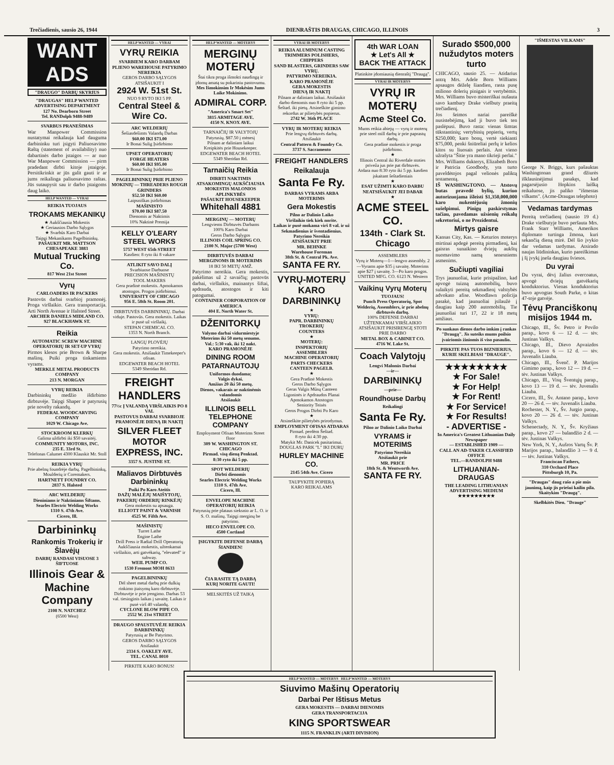Trečiadienis, sausio 26, 1944 DIENRAŠTIS DRAUGAS, CHICAGO, ILLINOIS 3
WANT ADS
"DRAUGO" DARBŲ SKYRIUS
"DRAUGAS" HELP WANTED ADVERTISING DEPARTMENT
127 No. Dearborn Street
Tel. RANDolph 9488-9489
SVARBUS PRANEŠIMAS
War Manpower Commission nustatymai reikalauja kad dauguma darbininku turi įsigyti Paliuosavimo Raštą (statement of availability) nuo dabartinės darbo įstaigos — ar nuo War Manpower Commission — pirm pradedant dirbti kitoje įstaigoje. Persitikrinkit ar jūs galit gauti ir ar jums reikalinga paliuosavimo raštas. Jūs sutaupysit sau ir darbo įstaigoms daug laiko.
HELP WANTED — VYRAI
REIKIA TUOJAUS
TROKAMS MEKANIKŲ
★ Aukščiausia Mokestis
★ Geriausios Darbo Sąlygos
★ Svarbūs Karo Darbai
Taipgi Mekanikams Pagelbininkų.
PAŠAUKIT MR. MATTSON CHESAPEAKE 3883
Mutual Trucking Co.
817 West 21st Street
Vyrų
CARLOADERS IR PACKERS
Pastovūs darbai svarbioj pramonėj. Proga viršlaikio. Gera transportacija. Arti North Avenue ir Halsted Street.
ARCHER DANIELS MIDLAND CO.
927 BLACKHAWK ST.
Reikia
AUTOMATIC SCREW MACHINE OPERATORIŲ IR SET-UP VYRŲ
Pirmos klesos prie Brown & Sharpe mašinų. Puiki proga tinkamiems vyrams.
MERKLE METAL PRODUCTS COMPANY
213 N. MORGAN
VYRŲ REIKIA
Darbininkų medžio išdirbimo dirbtuvėje. Taipgi Shaper ir patyrusių prie novelty rakandų.
FEDERAL WOODCARVING COMPANY
1029 W. Chicago Ave.
STOCKROOM KLERKŲ
Galima uždirbti iki $50 savaitėj.
COMMUNITY MOTORS, INC.
235 E. 33rd St.
Telefonas Calumet 4300 Klauskit Mr. Stoll
REIKIA VYRŲ
Prie abelnų foundrėje darbų. Pagelbininkų, Moulderių ir Coremakers.
HARTNETT FOUNDRY CO.
2837 S. Halsted
ARC WELDERIŲ
Dieniniams ir Naktiniams Šiftams.
Searles Electric Welding Works
1310 S. 47th Ave.
Cicero, Ill.
Darbininkų
Rankomis Trokerių ir Šlavėjų
DARBŲ RANDASI VISUOSE 3 ŠIFTUOSE
Illinois Gear & Machine Company
2108 N. NATCHEZ
(6500 West)
HELP WANTED — VYRAI
VYRŲ REIKIA
SVARBIEM KARO DARBAM
PLIENO WAREHOUSE PATYRIMO NEREIKIA
GEROS DARBO SĄLYGOS
ATSIŠAUKIT I
2924 W. 51st St.
NUO 9 RYTO IKI 5 PP.
Central Steel & Wire Co.
ARC WELDERIŲ
Šešiasdešimts Valandų Darbas
$60.00 IKI $73.00
Ir Bonai Sulig Įsidirbimo
UPSET OPERATORIŲ
FORGE HEATERS
$60.00 IKI $95.00
Ir Bonai Sulig Įsidirbimo
PAGELBININKŲ PRIE PLIENO MOKINIŲ — THREADERS ROUGH GRINDERS
$52.50 IKI $60.00
Laipsniškas įsidirbimas
MAŠINISTO
$70.00 IKI $87.50
Dienomis ar Naktimis
10% Naktinė Premija
KELLY O'LEARY STEEL WORKS
5757 WEST 65th STREET
Kasdien: 8 ryto iki 8 vakare
ATLIKIT SAVO DALĮ
Svarbiuose Darbuose
PRECISION MAŠINISTŲ
TOOL MAKERS
Gera pradinė mokestis. Apmokamos atostogos. Progos įsidirbimui.
UNIVERSITY OF CHICAGO
956 E. 58th St. Room 201.
DIRBTUVĖS DARBININKŲ. Darbai viduje. Pastovūs. Gera mokestis. Laikas ir pusė už viršlaikį.
STEPAN CHEMICAL CO.
1353 N. North Branch.
LANGŲ PLOVĖJŲ
Patyrimo nereikia.
Gera mokestis. Atsišaukit Timekeeper's ofisan.
EDGEWATER BEACH HOTEL
5349 Sheridan Rd.
FREIGHT HANDLERS
77½c Į VALANDĄ VIRŠLAIKIS PO 8 VAL
PASTOVUS DARBAI SVARBIOJE PRAMONĖJE DIENĄ IR NAKTĮ
SILVER FLEET MOTOR EXPRESS, INC.
3357 S. JUSTINE ST.
Maliavos Dirbtuvės Darbininkų
Puiki Po Karo Ateitis
DAŽŲ MALĖJŲ MAIŠYTOJŲ, PAKERIŲ ORDERIŲ RINKĖJŲ
Gera mokestis su apsauga.
ELLIOTT PAINT & VARNISH
4525 W. Fifth Ave.
MAŠINISTŲ
Turret Lathe
Engine Lathe
Drill Press ir Radial Drill Operatorių
Aukščiausia mokestis, užtenkamai viršlaikio, arti gatvėkarių, "elevated" ir subway.
WEIL PUMP CO.
1530 Fremont MOH 8633
PAGELBININKŲ
Dėl sheet metal darbų prie dulkių rinkimo įtaisymų karo dirbtuvėje. Dirbtuvėje ir prie įrengimo. Darbas 53 val. tiesioginis laikas į savaitę. Laikas ir pusė virš 40 valandų.
CYCLONE BLOW PIPE CO.
2552 W. 21st STREET
DRAUGO SPAUSTUVĖJE REIKIA DARBININKŲ
Patyrusių ar Be Patyrimo.
GEROS DARBO SĄLYGOS
Atsišaukit
2334 S. OAKLEY AVE.
TEL. CANAL 8010
PIRKITE KARO BONUS!
HELP WANTED — MOTERYS
MERGINŲ MOTERŲ
Štai tikra proga išmokti naudingą ir įdomų amatą su pokariniu pastovumu.
Mes Išmokinsim Ir Mokėsim Jums Laike Mokinimo.
ADMIRAL CORP.
"America's Smart Set"
3815 ARMITAGE AVE.
4150 N. KNOX AVE.
TARNAIČIŲ IR VALYTOJŲ
Patyrusių. $87.50 į mėnesį
Pilnam ar daliniam laikui
Kreipkitės prie Housekeeper.
EDGEWATER BEACH HOTEL
5349 Sheridan Rd.
Tarnaičių Reikia
DIRBTI NAKTIMIS ATSAKOMINGŲ AUKŠČIAUSIA MOKESTIS MALONIOS APLINKYBĖS
PAŠAUKIT HOUSEKEEPER
Whitehall 4881
MERGINŲ — MOTERŲ
Lengviems Dirbtuvės Darbams
100% Karo Darbai
Geros Darbo Sąlygos
ILLINOIS COIL SPRING CO.
2100 N. Major (5700 West)
DIRBTUVĖS DARBAI
MERGINOMS IR MOTERIMS
18 IKI 50 METŲ AMŽ.
Patyrimo nereikia. Gera mokestis, pakėlimas už 2 savaičių; pastovūs darbai, viršlaikis, mainantys šiftai, apdrauda, atostogos ir kiti patogumai.
CONTAINER CORPORATION OF AMERICA
404 E. North Water St.
DŽENITORKŲ
Valymo darbai vidurmiestyje Moterims iki 50 metų senumo.
Val.: 5:30 vak. iki 12 nakt.
KARO PRAMONĖJE
DINING ROOM PATARNAUTOJŲ
Uniformos duodama;
Valgis dykai.
Amžius 20 iki 50 metų.
Dienos, vakarais ar naktinėmis valandomis
Atsišaukit
ILLINOIS BELL TELEPHONE COMPANY
Employment Ofisan Moterims Street floor
309 W. WASHINGTON ST.
CHICAGO
Pirmad. visą dieną Penktad.
8:30 ryto iki 5 pp.
SPOT WELDERIŲ
Dirbti dienomis
Searles Electric Welding Works
1310 S. 47th Ave.
Cicero, Ill.
ENVELOPE MACHINE OPERATORIŲ REIKIA
Patyrusių prie plataus sieksnio ar L. O. ir S. O. mašinų. Taipgi merginų be patyrimo.
HECO ENVELOPE CO.
4500 Cortland
ĮSIGYKITE DEFENSE DARBĄ ŠIANDIEN!
ČIA RASITE TĄ DARBĄ
KURĮ NORITE GAUTI!
MELSKITĖS UŽ TAIKĄ
VYRAI IR MOTERYS
REIKIA ALUMINUM CASTING TRIMMERS POLISHERS, CHIPPERS
SAND BLASTERS, GRINDERS SAW VYRŲ.
PATYRIMO NEREIKIA.
KARO PRAMONĖJE
GERA MOKESTIS
DIENĄ IR NAKTĮ
Pilnam ar daliniam laikui. Atsišaukit darbo dienomis nuo 8 ryto iki 5 pp. Šeštad. iki pietų. Atsineškite gimimo rekordus ar pilietybės popierus.
2742 W. 36th PLACE
VYRŲ IR MOTERŲ REIKIA
Prie lengvų dirbtuvės darbų.
Atsišaukit
Central Pattern & Foundry Co.
3737 S. Sacramento
FREIGHT HANDLERS
Reikalauja
Santa Fe Ry.
DARBAS VYRAMS ARBA MOTERIMS
Gera Mokestis
Pilno ar Dalinio Laiko
Viršlaikio tiek kiek norite.
Laikas ir pusė mokama virš 8 val. ir už Sekmadienius ir šventadienius.
Patyrimo Nereikia
ATSIŠAUKIT PRIE
MR. BEHNKE
Warehouse Foreman
38th St. & Central Pk. Ave.
SANTA FE RY.
VYRŲ-MOTERŲ KARO DARBININKŲ
★
VYRŲ:
PAPR. DARBININKŲ
TROKERIŲ
COUNTERS
★
MOTERŲ:
INSPEKTORIŲ
ASSEMBLERS
MACHINE OPERATORIŲ
PARTS CHECKERS
CANTEEN PAGELB.
★
Gera Pradinė Mokestis
Geros Darbo Sąlygos
Geras Valgis Mūsų Canteen
Ligoninės ir Apdraudos Planai
Apmokamos Atostogos
Seniority Teisės
Geros Progos Dirbti Po Karo
★
Atsineškite pilietybės prirodymus.
EMPLOYMENT OFISAS ATDARAS
Pirmad. perdėm Šeštad.
8 ryto iki 4:30 pp.
Matykit Mr. Danicek pasitarimui.
DOUGLAS PARK "L" IKI DURŲ
HURLEY MACHINE CO.
2145 54th Ave. Cicero
TAUPYKITE POPIERĄ
KARO REIKALAMS
4th WAR LOAN
★ Let's All ★
BACK THE ATTACK
Platinkite įdomiausią dienraštį "Draugą".
VYRAI IR MOTERYS
VYRŲ IR MOTERŲ
Acme Steel Co.
Mums reikia abiejų — vyrų ir moterų prie steel mill darbų ir prie paprastų darbų.
Gera pradinė mokestis ir proga įsidirbimo.
★
Illinois Central iki Riverdale stoties priveža jus prie pat dirbtuvės.
Atdara nuo 8:30 ryto iki 5 pp. kasdien įskaitant šeštadieniais
★
ESAT UŽIMTI KARO DARBU NEATSIŠAUKIT JEI DABAR
★
ACME STEEL CO.
134th - Clark St.
Chicago
ASSEMBLERS
Vyrų ir Moterų—1—lengvo assembly. 2—Vyrams apie $35 į savaitę. Moterims apie $27 į savaitę. 3—Po karo progos.
UNITED MFG. CO. 6123 N. Western
Vaikinų Vyrų Moterų
TUOJAUS!
Punch Press Operatorių, Spot Welderių, Assemblers, ir prie abelnų dirbtuvės darbų.
100% DEFENSE DARBAI UŽTENKAMAI VIRŠLAIKIO ATSIŠAUKIT PRISIRENGĘ STOTI PRIE DARBO
METAL BOX & CABINET CO.
4716 W. Lake St.
Coach Valytojų
Lengvi Malonūs Darbai
—ir—
DARBININKŲ
—prie—
Roundhouse Darbų
Reikalingi
Santa Fe Ry.
Pilno ar Dalinio Laiko Darbai
VYRAMS ir MOTERIMS
Patyrimo Nereikia
Atsišaukit prie
MR. PRICE
18th St. & Wentworth Ave.
SANTA FE RY.
Surado $500,000 nužudytos moters turto
CHICAGO, sausio 25. — Atidarius antrą Mrs. Adele Born Williams apsaugos dėželę šiandien, rasta pusę miliono dolerių pinigais ir vertybėmis. Mrs. Williams buvo misteriškai nušauta savo kambary Drake viešbuty praeitą trečiadienį.
Jos šeimos nariai pareiškė nusistebėjimą, kad ji buvo tiek ten paslėpusi. Buvo rasta: vienas šimtas tūkstantinių; vertybinių popierių, vertų $250,000; karo bonų, vertė siekianti $75,000, penki šniūreliai perlų ir kelios kitos su liuosais perlais. Ant vieno užrašyta "Šitie yra mano tikrieji perlai."
Mrs. Williams dukterys, Elizabeth Born ir Patricia Goodbody, yra turto paveldėtojos pagal velionės paliktą testamentą.
IŠ WASHINGTONO. — Atstovų butas pravedė bylių, kuriuo autorizuojama išleisti $1,350,000,000 karo nukentėjusių žmonių sušelpimui. Pinigų paskirstymas tačiau, pavedamas užsienių reikalų sekretoriui, o ne Prezidentui.
Mirtys gaisre
Kansas City, Kas. — Keturios moterys mirtinai apdegė pereitą pirmadienį, kai gaisras sunaikino dviejų aukštų nuomavimo namą senesniems asmenims.
Sučiupti vagiliai
Trys jaunuoliai, kurie prisipažino, kad apvogė tuizną automobilių, buvo sulaikyti pereitą sekmadienį valstybės advokato afise. Woodlawn policija pasakė, kad jaunuoliai įsilaužė į daugiau kaip 200 automobilių. Tie jaunuoliai turi 17, 22 ir 18 metų amžiaus.
Po sunkaus dienos darbo imkim į rankas "Draugą". Jis suteiks mums poilsio įvairiomis žiniomis iš viso pasaulio.
PIRKITE PAS TUOS BIZNIERIUS, KURIE SKELBIASI "DRAUGE".
★★★★★★★★
★ For Sale!
★ For Help!
★ For Rent!
★ For Service!
★ For Results!
- ADVERTISE -
In America's Greatest Lithuanian Daily Newspaper
— ESTABLISHED 1909 —
CALL AN AD-TAKER CLASSIFIED OFFICE
TEL.—RANDOLPH 9488
LITHUANIAN-DRAUGAS
THE LEADING LITHUANIAN ADVERTISING MEDIUM
★★★★★★★★★
"IŠMESTAS VILKAMS"
George N. Briggs, kurs pašauktas Washingtonan grand džiurės išklausinėjimui pasakęs, kad pagarsėjusio Hopkins laišką reikaluose, jis paliko "išmestas vilkams". (Acme-Draugas telephoto)
Vedamas tardymas
Pereitą trečiadienį (sausio 19 d.) Drake viešbutyje buvo peršauta Mrs. Frank Starr Williams, Amerikos diplomato turtinga žmona, kuri sekančią dieną mirė. Dėl šio įvykio dar vedamas tardymas. Atsirado naujas liūdininkas, kurio pareiškimas į šį įvykį įneša daugiau šviesos.
Du vyrai
Du vyrai, dėvį žalius overcoatus, apvogė dviejų gatvėkarių konduktorius. Vienas konduktorius buvo apvogtas South Parke, o kitas 47-toje gatvėje.
Tėvų Pranciškonų misijos 1944 m.
Chicago, Ill., Šv. Petro ir Povilo parap., kovo 6 — 12 d. — tėv. Justinas Vaškys.
Chicago, Ill., Dievo Apvaizdos parap., kovo 6 — 12 d. — tėv. Juvenalis Liauba.
Chicago, Ill., Švenč. P. Marijos Gimimo parap., kovo 12 — 19 d. — tėv. Justinas Vaškys.
Chicago, Ill., Visų Šventųjų parap., kovo 13 — 19 d. — tėv. Juvenalis Liauba.
Cicero, Ill., Šv. Antano parap., kovo 20 — 26 d. — tėv. Juvenalis Liauba.
Rochester, N. Y., Šv. Jurgio parap., kovo 20 — 26 d. — tėv. Justinas Vaškys.
Schenectady, N. Y., Šv. Kryžiaus parap., kovo 27 — balandžio 2 d. — tėv. Justinas Vaškys.
New York, N. Y., Aušros Vartų Šv. P. Marijos parap., balandžio 3 — 9 d. — tėv. Justinas Vaškys.
Franciscan Fathers,
310 Orchard Place
Pittsburgh 10, Pa.
"Draugas" daug rašo a pie mūs jaunimą, kaip jis priešui kailin pila. Skaitykim "Draugą".
Skelbkitės Dien. "Drauge"
HELP WANTED — MOTERYS HELP WANTED — MOTERYS
Siuvimo Mašinų Operatorių
Darbai Per Ištisus Metus
GERA MOKESTIS — DARBAI DIENOMIS
GERA TRANSPORTACIJA
KING SPORTSWEAR
1115 N. FRANKLIN (ARTI DIVISION)